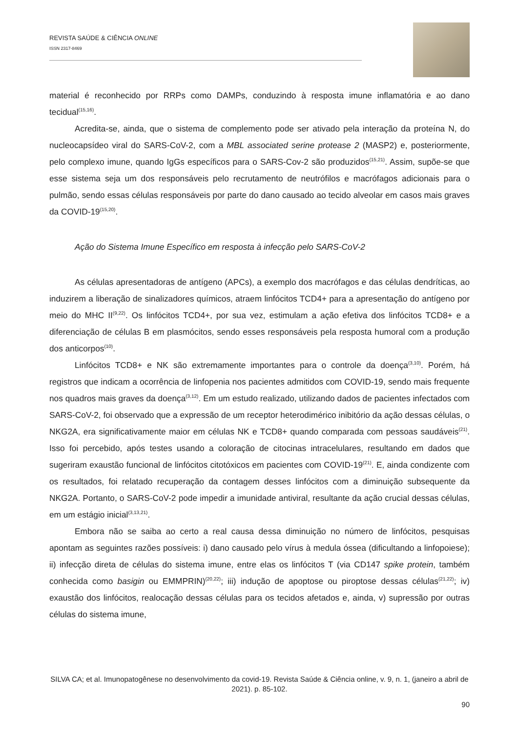REVISTA SAÚDE & CIÊNCIA ONLINE
ISSN 2317-8469
material é reconhecido por RRPs como DAMPs, conduzindo à resposta imune inflamatória e ao dano tecidual<sup>(15,16)</sup>.
Acredita-se, ainda, que o sistema de complemento pode ser ativado pela interação da proteína N, do nucleocapsídeo viral do SARS-CoV-2, com a MBL associated serine protease 2 (MASP2) e, posteriormente, pelo complexo imune, quando IgGs específicos para o SARS-Cov-2 são produzidos<sup>(15,21)</sup>. Assim, supõe-se que esse sistema seja um dos responsáveis pelo recrutamento de neutrófilos e macrófagos adicionais para o pulmão, sendo essas células responsáveis por parte do dano causado ao tecido alveolar em casos mais graves da COVID-19<sup>(15,20)</sup>.
Ação do Sistema Imune Específico em resposta à infecção pelo SARS-CoV-2
As células apresentadoras de antígeno (APCs), a exemplo dos macrófagos e das células dendríticas, ao induzirem a liberação de sinalizadores químicos, atraem linfócitos TCD4+ para a apresentação do antígeno por meio do MHC II<sup>(9,22)</sup>. Os linfócitos TCD4+, por sua vez, estimulam a ação efetiva dos linfócitos TCD8+ e a diferenciação de células B em plasmócitos, sendo esses responsáveis pela resposta humoral com a produção dos anticorpos<sup>(10)</sup>.
Linfócitos TCD8+ e NK são extremamente importantes para o controle da doença<sup>(3,10)</sup>. Porém, há registros que indicam a ocorrência de linfopenia nos pacientes admitidos com COVID-19, sendo mais frequente nos quadros mais graves da doença<sup>(3,12)</sup>. Em um estudo realizado, utilizando dados de pacientes infectados com SARS-CoV-2, foi observado que a expressão de um receptor heterodimérico inibitório da ação dessas células, o NKG2A, era significativamente maior em células NK e TCD8+ quando comparada com pessoas saudáveis<sup>(21)</sup>. Isso foi percebido, após testes usando a coloração de citocinas intracelulares, resultando em dados que sugeriram exaustão funcional de linfócitos citotóxicos em pacientes com COVID-19<sup>(21)</sup>. E, ainda condizente com os resultados, foi relatado recuperação da contagem desses linfócitos com a diminuição subsequente da NKG2A. Portanto, o SARS-CoV-2 pode impedir a imunidade antiviral, resultante da ação crucial dessas células, em um estágio inicial<sup>(3,13,21)</sup>.
Embora não se saiba ao certo a real causa dessa diminuição no número de linfócitos, pesquisas apontam as seguintes razões possíveis: i) dano causado pelo vírus à medula óssea (dificultando a linfopoiese); ii) infecção direta de células do sistema imune, entre elas os linfócitos T (via CD147 spike protein, também conhecida como basigin ou EMMPRIN)<sup>(20,22)</sup>; iii) indução de apoptose ou piroptose dessas células<sup>(21,22)</sup>; iv) exaustão dos linfócitos, realocação dessas células para os tecidos afetados e, ainda, v) supressão por outras células do sistema imune,
SILVA CA; et al. Imunopatogênese no desenvolvimento da covid-19. Revista Saúde & Ciência online, v. 9, n. 1, (janeiro a abril de 2021). p. 85-102.
90